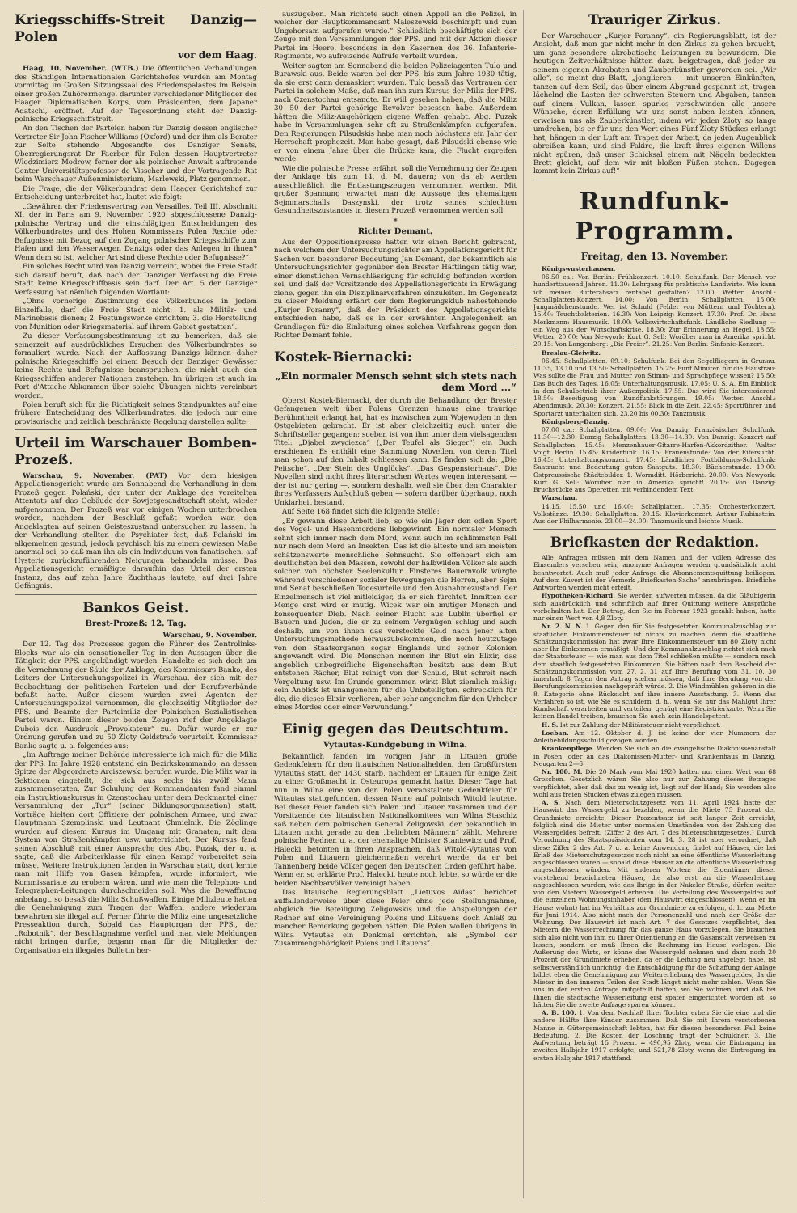Kriegsschiffs-Streit Danzig—Polen
vor dem Haag.
Haag, 10. November. (WTB.) Die öffentlichen Verhandlungen des Ständigen Internationalen Gerichtshofes wurden am Montag vormittag im Großen Sitzungssaal des Friedenspalastes im Beisein einer großen Zuhörermenge, darunter verschiedener Mitglieder des Haager Diplomatischen Korps, vom Präsidenten, dem Japaner Adatschi, eröffnet. Auf der Tagesordnung steht der Danzig-polnische Kriegsschiffstreit.
An den Tischen der Parteien haben für Danzig dessen englischer Vertreter Sir John Fischer-Williams (Oxford) und der ihm als Berater zur Seite stehende Abgesandte des Danziger Senats, Oberregierungsrat Dr. Faerber, für Polen dessen Hauptvertreter Wlodzimierz Modrow, ferner der als polnischer Anwalt auftretende Genter Universitätsprofessor de Visscher und der Vortragende Rat beim Warschauer Außenministerium, Marlewski, Platz genommen.
Die Frage, die der Völkerbundrat dem Haager Gerichtshof zur Entscheidung unterbreitet hat, lautet wie folgt:
„Gewähren der Friedensvertrag von Versailles, Teil III, Abschnitt XI, der in Paris am 9. November 1920 abgeschlossene Danzig-polnische Vertrag und die einschlägigen Entscheidungen des Völkerbundrates und des Hohen Kommissars Polen Rechte oder Befugnisse mit Bezug auf den Zugang polnischer Kriegsschiffe zum Hafen und den Wasserwegen Danzigs oder das Anlegen in ihnen? Wenn dem so ist, welcher Art sind diese Rechte oder Befugnisse?“
Ein solches Recht wird von Danzig verneint, wobei die Freie Stadt sich darauf beruft, daß nach der Danziger Verfassung die Freie Stadt keine Kriegsschiffbasis sein darf. Der Art. 5 der Danziger Verfassung hat nämlich folgenden Wortlaut:
„Ohne vorherige Zustimmung des Völkerbundes in jedem Einzelfalle, darf die Freie Stadt nicht: 1. als Militär- und Marinebasis dienen; 2. Festungswerke errichten; 3. die Herstellung von Munition oder Kriegsmaterial auf ihrem Gebiet gestatten“.
Zu dieser Verfassungsbestimmung ist zu bemerken, daß sie seinerzeit auf ausdrückliches Ersuchen des Völkerbundrates so formuliert wurde. Nach der Auffassung Danzigs können daher polnische Kriegsschiffe bei einem Besuch der Danziger Gewässer keine Rechte und Befugnisse beanspruchen, die nicht auch den Kriegsschiffen anderer Nationen zustehen. Im übrigen ist auch im Port d'Attache-Abkommen über solche Übungen nichts vereinbart worden.
Polen beruft sich für die Richtigkeit seines Standpunktes auf eine frühere Entscheidung des Völkerbundrates, die jedoch nur eine provisorische und zeitlich beschränkte Regelung darstellen sollte.
Urteil im Warschauer Bomben-Prozeß.
Warschau, 9. November. (PAT) Vor dem hiesigen Appellationsgericht wurde am Sonnabend die Verhandlung in dem Prozeß gegen Polański, der unter der Anklage des vereitelten Attentats auf das Gebäude der Sowjetgesandtschaft steht, wieder aufgenommen. Der Prozeß war vor einigen Wochen unterbrochen worden, nachdem der Beschluß gefaßt worden war, den Angeklagten auf seinen Geisteszustand untersuchen zu lassen. In der Verhandlung stellten die Psychiater fest, daß Polański im allgemeinen gesund, jedoch psychisch bis zu einem gewissen Maße anormal sei, so daß man ihn als ein Individuum von fanatischen, auf Hysterie zurückzuführenden Neigungen behandeln müsse. Das Appellationsgericht ermäßigte daraufhin das Urteil der ersten Instanz, das auf zehn Jahre Zuchthaus lautete, auf drei Jahre Gefängnis.
Bankos Geist.
Brest-Prozeß: 12. Tag.
Warschau, 9. November.
Der 12. Tag des Prozesses gegen die Führer des Zentrolinks-Blocks war als ein sensationeller Tag in den Aussagen über die Tätigkeit der PPS. angekündigt worden. Handelte es sich doch um die Vernehmung der Säule der Anklage, des Kommissars Banko, des Leiters der Untersuchungspolizei in Warschau, der sich mit der Beobachtung der politischen Parteien und der Berufsverbände befaßt hatte. Außer diesem wurden zwei Agenten der Untersuchungspolizei vernommen, die gleichzeitig Mitglieder der PPS. und Beamte der Parteimiliz der Polnischen Sozialistischen Partei waren. Einem dieser beiden Zeugen rief der Angeklagte Dubois den Ausdruck „Provokateur“ zu. Dafür wurde er zur Ordnung gerufen und zu 50 Zloty Geldstrafe verurteilt. Kommissar Banko sagte u. a. folgendes aus:
„Im Auftrage meiner Behörde interessierte ich mich für die Miliz der PPS. Im Jahre 1928 entstand ein Bezirkskommando, an dessen Spitze der Abgeordnete Arciszewski berufen wurde. Die Miliz war in Sektionen eingeteilt, die sich aus sechs bis zwölf Mann zusammensetzten. Zur Schulung der Kommandanten fand einmal ein Instruktionskursus in Czenstochau unter dem Deckmantel einer Versammlung der „Tur“ (seiner Bildungsorganisation) statt. Vorträge hielten dort Offiziere der polnischen Armee, und zwar Hauptmann Szemplinski und Leutnant Chmielnik. Die Zöglinge wurden auf diesem Kursus im Umgang mit Granaten, mit dem System von Straßenkämpfen usw. unterrichtet. Der Kursus fand seinen Abschluß mit einer Ansprache des Abg. Puzak, der u. a. sagte, daß die Arbeiterklasse für einen Kampf vorbereitet sein müsse. Weitere Instruktionen fanden in Warschau statt, dort lernte man mit Hilfe von Gasen kämpfen, wurde informiert, wie Kommissariate zu erobern wären, und wie man die Telephon- und Telegraphen-Leitungen durchschneiden soll. Was die Bewaffnung anbelangt, so besaß die Miliz Schußwaffen. Einige Milizleute hatten die Genehmigung zum Tragen der Waffen, andere wiederum bewahrten sie illegal auf. Ferner führte die Miliz eine ungesetzliche Presseaktion durch. Sobald das Hauptorgan der PPS., der „Robotnik“, der Beschlagnahme verfiel und man viele Meldungen nicht bringen durfte, begann man für die Mitglieder der Organisation ein illegales Bulletin her-
auszugeben. Man richtete auch einen Appell an die Polizei, in welcher der Hauptkommandant Maleszewski beschimpft und zum Ungehorsam aufgerufen wurde.“ Schließlich beschäftigte sich der Zeuge mit den Versammlungen der PPS. und mit der Aktion dieser Partei im Heere, besonders in den Kasernen des 36. Infanterie-Regiments, wo aufreizende Aufrufe verteilt wurden.
Weiter sagten am Sonnabend die beiden Polizeiagenten Tulo und Burawski aus. Beide waren bei der PPS. bis zum Jahre 1930 tätig, da sie erst dann demaskiert wurden. Tulo besaß das Vertrauen der Partei in solchem Maße, daß man ihn zum Kursus der Miliz der PPS. nach Czenstochau entsandte. Er will gesehen haben, daß die Miliz 30—50 der Partei gehörige Revolver besessen habe. Außerdem hätten die Miliz-Angehörigen eigene Waffen gehabt. Abg. Puzak habe in Versammlungen sehr oft zu Straßenkämpfen aufgerufen. Den Regierungen Pilsudskis habe man noch höchstens ein Jahr der Herrschaft prophezeit. Man habe gesagt, daß Pilsudski ebenso wie er von einem Jahre über die Brücke kam, die Flucht ergreifen werde.
Wie die polnische Presse erfährt, soll die Vernehmung der Zeugen der Anklage bis zum 14. d. M. dauern; von da ab werden ausschließlich die Entlastungszeugen vernommen werden. Mit großer Spannung erwartet man die Aussage des ehemaligen Sejmmarschalls Daszynski, der trotz seines schlechten Gesundheitszustandes in diesem Prozeß vernommen werden soll.
*
Richter Demant.
Aus der Oppositionspresse hatten wir einen Bericht gebracht, nach welchem der Untersuchungsrichter am Appellationsgericht für Sachen von besonderer Bedeutung Jan Demant, der bekanntlich als Untersuchungsrichter gegenüber den Brester Häftlingen tätig war, einer dienstlichen Vernachlässigung für schuldig befunden worden sei, und daß der Vorsitzende des Appellationsgerichts in Erwägung ziehe, gegen ihn ein Disziplinarverfahren einzuleiten. Im Gegensatz zu dieser Meldung erfährt der dem Regierungsklub nahestehende „Kurjer Poranny“, daß der Präsident des Appellationsgerichts entschieden habe, daß es in der erwähnten Angelegenheit an Grundlagen für die Einleitung eines solchen Verfahrens gegen den Richter Demant fehle.
Kostek-Biernacki:
„Ein normaler Mensch sehnt sich stets nach dem Mord ...“
Oberst Kostek-Biernacki, der durch die Behandlung der Brester Gefangenen weit über Polens Grenzen hinaus eine traurige Berühmtheit erlangt hat, hat es inzwischen zum Wojewoden in den Ostgebieten gebracht. Er ist aber gleichzeitig auch unter die Schriftsteller gegangen; soeben ist von ihm unter dem vielsagenden Titel: „Djabel zwyciezca“ („Der Teufel als Sieger“) ein Buch erschienen. Es enthält eine Sammlung Novellen, von deren Titel man schon auf den Inhalt schliessen kann. Es finden sich da: „Die Peitsche“, „Der Stein des Unglücks“, „Das Gespensterhaus“. Die Novellen sind nicht ihres literarischen Wertes wegen interessant — der ist nur gering —, sondern deshalb, weil sie über den Charakter ihres Verfassers Aufschluß geben — sofern darüber überhaupt noch Unklarheit bestand.
Auf Seite 168 findet sich die folgende Stelle:
„Er gewann diese Arbeit lieb, so wie ein Jäger den edlen Sport des Vogel- und Hasenmordens liebgewinnt. Ein normaler Mensch sehnt sich immer nach dem Mord, wenn auch im schlimmsten Fall nur nach dem Mord an Insekten. Das ist die älteste und am meisten schätzenswerte menschliche Sehnsucht. Sie offenbart sich am deutlichsten bei den Massen, sowohl der halbwilden Völker als auch solcher von höchster Seelenkultur. Finsteres Bauernvolk würgte während verschiedener sozialer Bewegungen die Herren, aber Sejm und Senat beschließen Todesurteile und den Ausnahmezustand. Der Einzelmensch ist viel mitleidiger, da er sich fürchtet. Inmitten der Menge erst wird er mutig. Wicek war ein mutiger Mensch und konsequenter Dieb. Nach seiner Flucht aus Lublin überfiel er Bauern und Juden, die er zu seinem Vergnügen schlug und auch deshalb, um von ihnen das versteckte Geld nach jener alten Untersuchungsmethode herauszubekommen, die noch heutzutage von den Staatsorganen sogar Englands und seiner Kolonien angewandt wird. Die Menschen nennen ihr Blut ein Elixir, das angeblich unbegreifliche Eigenschaften besitzt: aus dem Blut entstehen Rächer, Blut reinigt von der Schuld, Blut schreit nach Vergeltung usw. Im Grunde genommen wirkt Blut ziemlich mäßig: sein Anblick ist unangenehm für die Unbeteiligten, schrecklich für die, die dieses Elixir verlieren, aber sehr angenehm für den Urheber eines Mordes oder einer Verwundung.“
Einig gegen das Deutschtum.
Vytautas-Kundgebung in Wilna.
Bekanntlich fanden im vorigen Jahr in Litauen große Gedenkfeiern für den litauischen Nationalhelden, den Großfürsten Vytautas statt, der 1430 starb, nachdem er Litauen für einige Zeit zu einer Großmacht in Osteuropa gemacht hatte. Dieser Tage hat nun in Wilna eine von den Polen veranstaltete Gedenkfeier für Witautas stattgefunden, dessen Name auf polnisch Witold lautete. Bei dieser Feier fanden sich Polen und Litauer zusammen und der Vorsitzende des litauischen Nationalkomitees von Wilna Staschiz saß neben dem polnischen General Zeligowski, der bekanntlich in Litauen nicht gerade zu den „beliebten Männern“ zählt. Mehrere polnische Redner, u. a. der ehemalige Minister Staniewicz und Prof. Halecki, betonten in ihren Ansprachen, daß Witold-Vytautas von Polen und Litauern gleichermaßen verehrt werde, da er bei Tannenberg beide Völker gegen den Deutschen Orden geführt habe. Wenn er, so erklärte Prof. Halecki, heute noch lebte, so würde er die beiden Nachbarvölker vereinigt haben.
Das litauische Regierungsblatt „Lietuvos Aidas“ berichtet auffallenderweise über diese Feier ohne jede Stellungnahme, obgleich die Beteiligung Zeligowskis und die Anspielungen der Redner auf eine Vereinigung Polens und Litauens doch Anlaß zu mancher Bemerkung gegeben hätten. Die Polen wollen übrigens in Wilna Vytautas ein Denkmal errichten, als „Symbol der Zusammengehörigkeit Polens und Litauens“.
Trauriger Zirkus.
Der Warschauer „Kurjer Poranny“, ein Regierungsblatt, ist der Ansicht, daß man gar nicht mehr in den Zirkus zu gehen braucht, um ganz besondere akrobatische Leistungen zu bewundern. Die heutigen Zeitverhältnisse hätten dazu beigetragen, daß jeder zu seinem eigenen Akrobaten und Zauberkünstler geworden sei. „Wir alle“, so meint das Blatt, „jonglieren — mit unseren Einkünften, tanzen auf dem Seil, das über einem Abgrund gespannt ist, tragen lächelnd die Lasten der schwersten Steuern und Abgaben, tanzen auf einem Vulkan, lassen spurlos verschwinden alle unsere Wünsche, deren Erfüllung wir uns sonst haben leisten können, erweisen uns als Zauberkünstler, indem wir jeden Zloty so lange umdrehen, bis er für uns den Wert eines Fünf-Zloty-Stückes erlangt hat, hängen in der Luft am Trapez der Arbeit, da jeden Augenblick abreißen kann, und sind Fakire, die kraft ihres eigenen Willens nicht spüren, daß unser Schicksal einem mit Nägeln bedeckten Brett gleicht, auf dem wir mit bloßen Füßen stehen. Dagegen kommt kein Zirkus auf!“
Rundfunk-Programm.
Freitag, den 13. November.
Königswusterhausen.
06.50 ca.: Von Berlin: Frühkonzert. 10.10: Schulfunk. Der Mensch vor hunderttausend Jahren. 11.30: Lehrgang für praktische Landwirte. Wie kann ich meinen Butterabsatz rentabel gestalten? 12.00: Wetter. Anschl.: Schallplatten-Konzert. 14.00: Von Berlin: Schallplatten. 15.00: Jungmädchenstunde. Wer ist Schuld (Fehler von Müttern und Töchtern). 15.40: Teuchtbakterien. 16.30: Von Leipzig: Konzert. 17.30: Prof. Dr. Hans Merkmann: Hausmusik. 18.00: Volkswirtschaftsfunk. Ländliche Siedlung — ein Weg aus der Wirtschaftskrise. 18.30: Zur Erinnerung an Hegel. 18.55: Wetter. 20.00: Von Newyork: Kurt G. Sell: Worüber man in Amerika spricht. 20.15: Von Langenberg: „Die Freier“. 21.25: Von Berlin: Sinfonie-Konzert.
Breslau-Gleiwitz.
06.45: Schallplatten. 09.10: Schulfunk: Bei den Segelfliegern in Grunau. 11.35, 13.10 und 13.50: Schallplatten. 15.25: Fünf Minuten für die Hausfrau: Was sollte die Frau und Mutter von Stimm- und Sprachpflege wissen? 15.50: Das Buch des Tages. 16.05: Unterhaltungsmusik. 17.05: U. S. A. Ein Einblick in den Schulbetrieb ihrer Außenpolitik. 17.55: Das wird Sie interessieren! 18.50: Beseitigung von Rundfunkstörungen. 19.05: Wetter. Anschl.: Abendmusik. 20.30: Konzert. 21.55: Blick in die Zeit. 22.45: Sportführer und Sportarzt unterhalten sich. 23.20 bis 00.30: Tanzmusik.
Königsberg-Danzig.
07.00 ca.: Schallplatten. 09.00: Von Danzig: Französischer Schulfunk. 11.30—12.30: Danzig Schallplatten. 13.30—14.30: Von Danzig: Konzert auf Schallplatten. 15.45: Menzenhauer-Gitarre-Harfen-Akkordzither. Walter Voigt, Berlin. 15.45: Kinderfunk. 16.15: Frauenstunde: Von der Eifersucht. 16.45: Unterhaltungskonzert. 17.45: Ländlicher Fortbildungs-Schulfunk: Saatzucht und Bedeutung guten Saatguts. 18.30: Bücherstunde. 19.00: Ostpreussische Städtebilder. 1. Wormditt. Hörbericht. 20.00: Von Newyork: Kurt G. Sell: Worüber man in Amerika spricht! 20.15: Von Danzig: Bruchstücke aus Operetten mit verbindendem Text.
Warschau.
14.15, 15.50 und 16.40: Schallplatten. 17.35: Orchesterkonzert. Volkstänze. 19.30: Schallplatten. 20.15: Klavierkonzert. Arthur Rubinstein. Aus der Philharmonie. 23.00—24.00: Tanzmusik und leichte Musik.
Briefkasten der Redaktion.
Alle Anfragen müssen mit dem Namen und der vollen Adresse des Einsenders versehen sein; anonyme Anfragen werden grundsätzlich nicht beantwortet. Auch muß jeder Anfrage die Abonnementsquittung beiliegen. Auf dem Kuvert ist der Vermerk „Briefkasten-Sache“ anzubringen. Briefliche Antworten werden nicht erteilt.
Hypotheken-Richard. Sie werden aufwerten müssen, da die Gläubigerin sich ausdrücklich und schriftlich auf ihrer Quittung weitere Ansprüche vorbehalten hat. Der Betrag, den Sie im Februar 1923 gezahlt haben, hatte nur einen Wert von 4,8 Zloty.
Nr. 2. N. N. 1. Gegen den für Sie festgesetzten Kommunalzuschlag zur staatlichen Einkommensteuer ist nichts zu machen, denn die staatliche Schätzungskommission hat zwar Ihre Einkommensteuer um 80 Zloty nicht aber Ihr Einkommen ermäßigt. Und der Kommunalzuschlag richtet sich nach der Staatssteuer — wie man aus dem Titel schließen müßte — sondern nach dem staatlich festgesetzten Einkommen. Sie hätten nach dem Bescheid der Schätzungskommission vom 27. 2. 31 auf Ihre Berufung vom 31. 10. 30 innerhalb 8 Tagen den Antrag stellen müssen, daß Ihre Berufung von der Berufungskommission nachgeprüft würde. 2. Die Windmühlen gehören in die 8. Kategorie ohne Rücksicht auf ihre innere Ausstattung. 3. Wenn das Verfahren so ist, wie Sie es schildern, d. h., wenn Sie nur das Mahlgut Ihrer Kundschaft verarbeiten und verteilen, genügt eine Registrierkarte. Wenn Sie keinen Handel treiben, brauchen Sie auch kein Handelspatent.
H. S. Ist zur Zahlung der Militärsteuer nicht verpflichtet.
Loeban. Am 12. Oktober d. J. ist keine der vier Nummern der Anleihebildungsschuld gezogen worden.
Krankenpflege. Wenden Sie sich an die evangelische Diakonissenanstalt in Posen, oder an das Diakonissen-Mutter- und Krankenhaus in Danzig, Neugarten 2—6.
Nr. 100. M. Die 20 Mark vom Mai 1920 hatten nur einen Wert von 68 Groschen. Gesetzlich wären Sie also nur zur Zahlung dieses Betrages verpflichtet, aber daß das zu wenig ist, liegt auf der Hand; Sie werden also wohl aus freien Stücken etwas zulegen müssen.
A. S. Nach dem Mieterschutzgesetz vom 11. April 1924 hatte der Hauswirt das Wassergeld zu bezahlen, wenn die Miete 75 Prozent der Grundmiete erreichte. Dieser Prozentsatz ist seit langer Zeit erreicht, folglich sind die Mieter unter normalen Umständen von der Zahlung des Wassergeldes befreit. (Ziffer 2 des Art. 7 des Mieterschutzgesetzes.) Durch Verordnung des Staatspräsidenten vom 14. 3. 28 ist aber verordnet, daß diese Ziffer 2 des Art. 7 u. a. keine Anwendung findet auf Häuser, die bei Erlaß des Mieterschutzgesetzes noch nicht an eine öffentliche Wasserleitung angeschlossen waren — sobald diese Häuser an die öffentliche Wasserleitung angeschlossen würden. Mit anderen Worten: die Eigentümer dieser vorstehend bezeichneten Häuser, die also erst an die Wasserleitung angeschlossen wurden, wie das Ihrige in der Nakeler Straße, dürfen weiter von den Mietern Wassergeld erheben. Die Verteilung des Wassergeldes auf die einzelnen Wohnungsinhaber (den Hauswirt eingeschlossen), wenn er im Hause wohnt) hat im Verhältnis zur Grundmiete zu erfolgen, d. h. zur Miete für Juni 1914. Also nicht nach der Personenzahl und nach der Größe der Wohnung. Der Hauswirt ist nach Art. 7 des Gesetzes verpflichtet, den Mietern die Wasserrechnung für das ganze Haus vorzulegen. Sie brauchen sich also nicht von ihm zu Ihrer Orientierung an die Gasanstalt verweisen zu lassen, sondern er muß Ihnen die Rechnung im Hause vorlegen. Die Äußerung des Wirts, er könne das Wassergeld nehmen und dazu noch 20 Prozent der Grundmiete erheben, da er die Leitung neu angelegt habe, ist selbstverständlich unrichtig; die Entschädigung für die Schaffung der Anlage bildet eben die Genehmigung zur Weitererhebung des Wassergeldes, da die Mieter in den inneren Teilen der Stadt längst nicht mehr zahlen. Wenn Sie uns in der ersten Anfrage mitgeteilt hätten, wo Sie wohnen, und daß bei Ihnen die städtische Wasserleitung erst später eingerichtet worden ist, so hätten Sie die zweite Anfrage sparen können.
A. B. 100. 1. Von dem Nachlaß Ihrer Tochter erben Sie die eine und die andere Hälfte Ihre Kinder zusammen. Daß Sie mit Ihrem verstorbenen Manne in Gütergemeinschaft lebten, hat für diesen besonderen Fall keine Bedeutung. 2. Die Kosten der Löschung trägt der Schuldner. 3. Die Aufwertung beträgt 15 Prozent = 490,95 Zloty, wenn die Eintragung im zweiten Halbjahr 1917 erfolgte, und 521,78 Zloty, wenn die Eintragung im ersten Halbjahr 1917 stattfand.